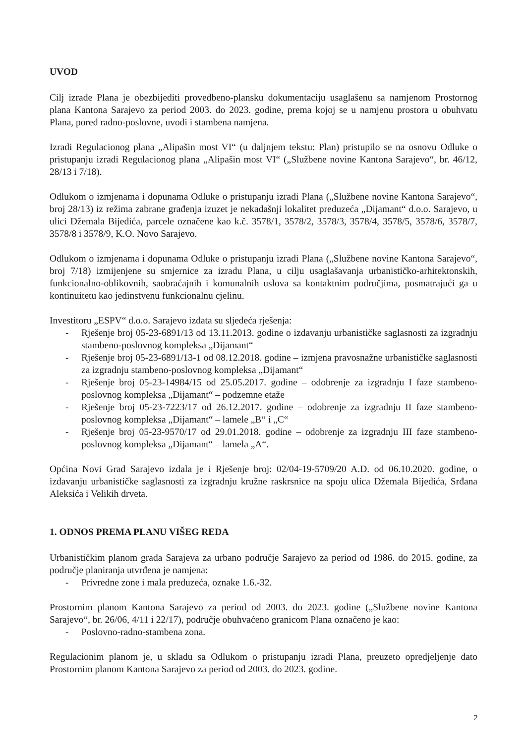UVOD
Cilj izrade Plana je obezbijediti provedbeno-plansku dokumentaciju usaglašenu sa namjenom Prostornog plana Kantona Sarajevo za period 2003. do 2023. godine, prema kojoj se u namjenu prostora u obuhvatu Plana, pored radno-poslovne, uvodi i stambena namjena.
Izradi Regulacionog plana „Alipašin most VI“ (u daljnjem tekstu: Plan) pristupilo se na osnovu Odluke o pristupanju izradi Regulacionog plana „Alipašin most VI“ („Službene novine Kantona Sarajevo“, br. 46/12, 28/13 i 7/18).
Odlukom o izmjenama i dopunama Odluke o pristupanju izradi Plana („Službene novine Kantona Sarajevo“, broj 28/13) iz režima zabrane građenja izuzet je nekadašnji lokalitet preduzeća „Dijamant“ d.o.o. Sarajevo, u ulici Džemala Bijedića, parcele označene kao k.č. 3578/1, 3578/2, 3578/3, 3578/4, 3578/5, 3578/6, 3578/7, 3578/8 i 3578/9, K.O. Novo Sarajevo.
Odlukom o izmjenama i dopunama Odluke o pristupanju izradi Plana („Službene novine Kantona Sarajevo“, broj 7/18) izmijenjene su smjernice za izradu Plana, u cilju usaglašavanja urbanističko-arhitektonskih, funkcionalno-oblikovnih, saobraćajnih i komunalnih uslova sa kontaktnim područjima, posmatrajući ga u kontinuitetu kao jedinstvenu funkcionalnu cjelinu.
Investitoru „ESPV“ d.o.o. Sarajevo izdata su sljedeća rješenja:
- Rješenje broj 05-23-6891/13 od 13.11.2013. godine o izdavanju urbanističke saglasnosti za izgradnju stambeno-poslovnog kompleksa „Dijamant“
- Rješenje broj 05-23-6891/13-1 od 08.12.2018. godine – izmjena pravosnažne urbanističke saglasnosti za izgradnju stambeno-poslovnog kompleksa „Dijamant“
- Rješenje broj 05-23-14984/15 od 25.05.2017. godine – odobrenje za izgradnju I faze stambeno-poslovnog kompleksa „Dijamant“ – podzemne etaže
- Rješenje broj 05-23-7223/17 od 26.12.2017. godine – odobrenje za izgradnju II faze stambeno-poslovnog kompleksa „Dijamant“ – lamele „B“ i „C“
- Rješenje broj 05-23-9570/17 od 29.01.2018. godine – odobrenje za izgradnju III faze stambeno-poslovnog kompleksa „Dijamant“ – lamela „A“.
Općina Novi Grad Sarajevo izdala je i Rješenje broj: 02/04-19-5709/20 A.D. od 06.10.2020. godine, o izdavanju urbanističke saglasnosti za izgradnju kružne raskrsnice na spoju ulica Džemala Bijedića, Srđana Aleksića i Velikih drveta.
1. ODNOS PREMA PLANU VIŠEG REDA
Urbanističkim planom grada Sarajeva za urbano područje Sarajevo za period od 1986. do 2015. godine, za područje planiranja utvrđena je namjena:
- Privredne zone i mala preduzeća, oznake 1.6.-32.
Prostornim planom Kantona Sarajevo za period od 2003. do 2023. godine („Službene novine Kantona Sarajevo“, br. 26/06, 4/11 i 22/17), područje obuhvaćeno granicom Plana označeno je kao:
- Poslovno-radno-stambena zona.
Regulacionim planom je, u skladu sa Odlukom o pristupanju izradi Plana, preuzeto opredjeljenje dato Prostornim planom Kantona Sarajevo za period od 2003. do 2023. godine.
2